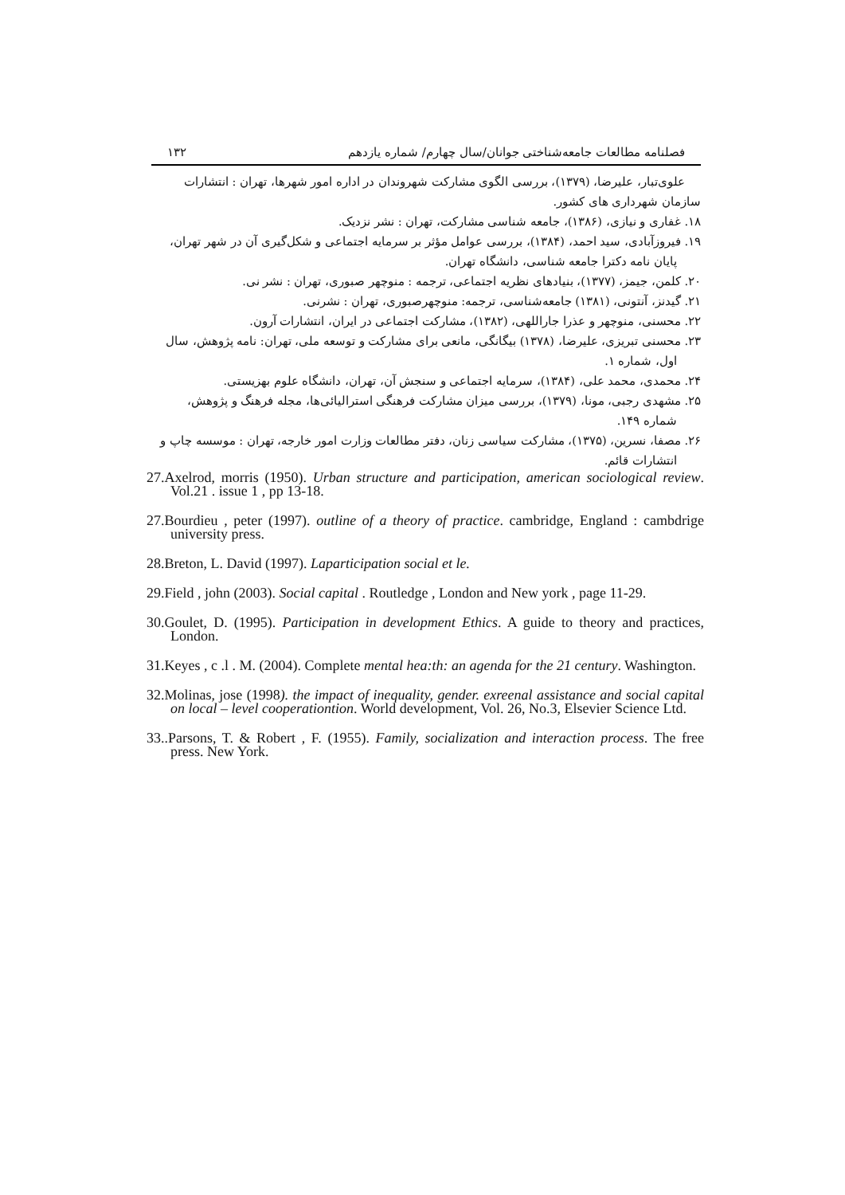فصلنامه مطالعات جامعه‌شناختی جوانان/سال چهارم/ شماره یازدهم ۱۳۲
علوی‌تبار، علیرضا، (۱۳۷۹)، بررسی الگوی مشارکت شهروندان در اداره امور شهرها، تهران : انتشارات سازمان شهرداری های کشور.
۱۸. غفاری و نیازی، (۱۳۸۶)، جامعه شناسی مشارکت، تهران : نشر نزدیک.
۱۹. فیروزآبادی، سید احمد، (۱۳۸۴)، بررسی عوامل مؤثر بر سرمایه اجتماعی و شکل‌گیری آن در شهر تهران، پایان نامه دکترا جامعه شناسی، دانشگاه تهران.
۲۰. کلمن، جیمز، (۱۳۷۷)، بنیادهای نظریه اجتماعی، ترجمه : منوچهر صبوری، تهران : نشر نی.
۲۱. گیدنز، آنتونی، (۱۳۸۱) جامعه‌شناسی، ترجمه: منوچهرصبوری، تهران : نشرنی.
۲۲. محسنی، منوچهر و عذرا جاراللهی، (۱۳۸۲)، مشارکت اجتماعی در ایران، انتشارات آرون.
۲۳. محسنی تبریزی، علیرضا، (۱۳۷۸) بیگانگی، مانعی برای مشارکت و توسعه ملی، تهران: نامه پژوهش، سال اول، شماره ۱.
۲۴. محمدی، محمد علی، (۱۳۸۴)، سرمایه اجتماعی و سنجش آن، تهران، دانشگاه علوم بهزیستی.
۲۵. مشهدی رجبی، مونا، (۱۳۷۹)، بررسی میزان مشارکت فرهنگی استرالیائی‌ها، مجله فرهنگ و پژوهش، شماره ۱۴۹.
۲۶. مصفا، نسرین، (۱۳۷۵)، مشارکت سیاسی زنان، دفتر مطالعات وزارت امور خارجه، تهران : موسسه چاپ و انتشارات قائم.
27.Axelrod, morris (1950). Urban structure and participation, american sociological review. Vol.21 . issue 1 , pp 13-18.
27.Bourdieu , peter (1997). outline of a theory of practice. cambridge, England : cambdrige university press.
28.Breton, L. David (1997). Laparticipation social et le.
29.Field , john (2003). Social capital . Routledge , London and New york , page 11-29.
30.Goulet, D. (1995). Participation in development Ethics. A guide to theory and practices, London.
31.Keyes , c .l . M. (2004). Complete mental hea:th: an agenda for the 21 century. Washington.
32.Molinas, jose (1998). the impact of inequality, gender. exreenal assistance and social capital on local – level cooperationtion. World development, Vol. 26, No.3, Elsevier Science Ltd.
33..Parsons, T. & Robert , F. (1955). Family, socialization and interaction process. The free press. New York.